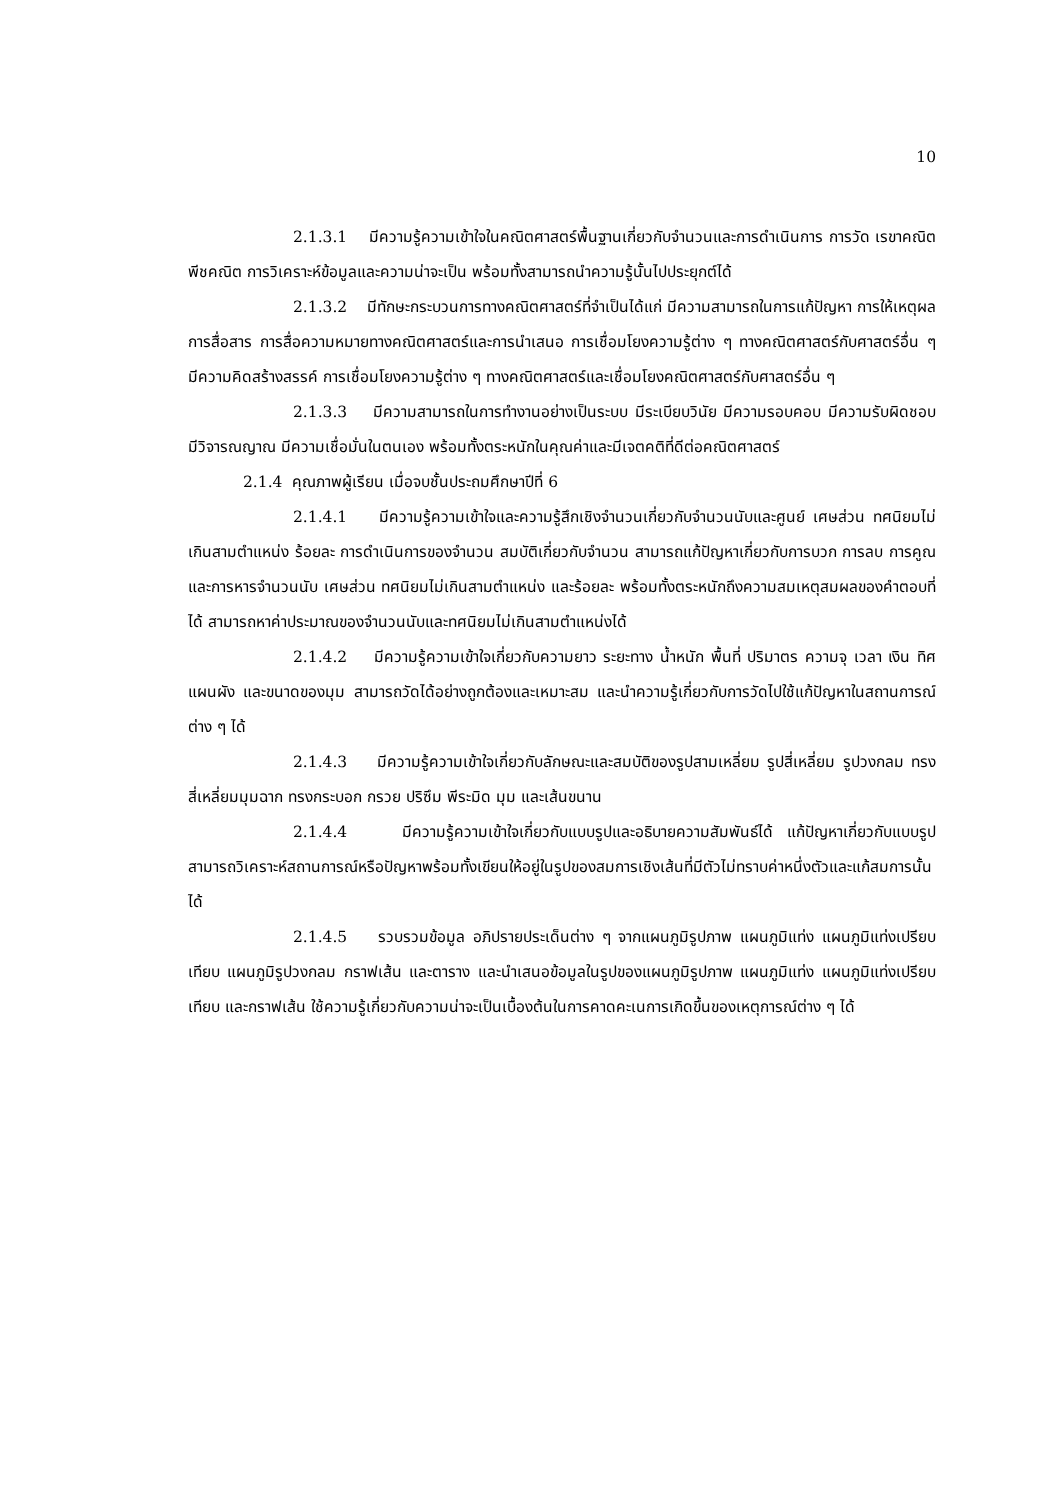10
2.1.3.1 มีความรู้ความเข้าใจในคณิตศาสตร์พื้นฐานเกี่ยวกับจำนวนและการดำเนินการ การวัด เรขาคณิต พีชคณิต การวิเคราะห์ข้อมูลและความน่าจะเป็น พร้อมทั้งสามารถนำความรู้นั้นไปประยุกต์ได้
2.1.3.2 มีทักษะกระบวนการทางคณิตศาสตร์ที่จำเป็นได้แก่ มีความสามารถในการแก้ปัญหา การให้เหตุผล การสื่อสาร การสื่อความหมายทางคณิตศาสตร์และการนำเสนอ การเชื่อมโยงความรู้ต่าง ๆ ทางคณิตศาสตร์กับศาสตร์อื่น ๆ มีความคิดสร้างสรรค์ การเชื่อมโยงความรู้ต่าง ๆ ทางคณิตศาสตร์และเชื่อมโยงคณิตศาสตร์กับศาสตร์อื่น ๆ
2.1.3.3 มีความสามารถในการทำงานอย่างเป็นระบบ มีระเบียบวินัย มีความรอบคอบ มีความรับผิดชอบ มีวิจารณญาณ มีความเชื่อมั่นในตนเอง พร้อมทั้งตระหนักในคุณค่าและมีเจตคติที่ดีต่อคณิตศาสตร์
2.1.4 คุณภาพผู้เรียน เมื่อจบชั้นประถมศึกษาปีที่ 6
2.1.4.1 มีความรู้ความเข้าใจและความรู้สึกเชิงจำนวนเกี่ยวกับจำนวนนับและศูนย์ เศษส่วน ทศนิยมไม่เกินสามตำแหน่ง ร้อยละ การดำเนินการของจำนวน สมบัติเกี่ยวกับจำนวน สามารถแก้ปัญหาเกี่ยวกับการบวก การลบ การคูณ และการหารจำนวนนับ เศษส่วน ทศนิยมไม่เกินสามตำแหน่ง และร้อยละ พร้อมทั้งตระหนักถึงความสมเหตุสมผลของคำตอบที่ได้ สามารถหาค่าประมาณของจำนวนนับและทศนิยมไม่เกินสามตำแหน่งได้
2.1.4.2 มีความรู้ความเข้าใจเกี่ยวกับความยาว ระยะทาง น้ำหนัก พื้นที่ ปริมาตร ความจุ เวลา เงิน ทิศ แผนผัง และขนาดของมุม สามารถวัดได้อย่างถูกต้องและเหมาะสม และนำความรู้เกี่ยวกับการวัดไปใช้แก้ปัญหาในสถานการณ์ต่าง ๆ ได้
2.1.4.3 มีความรู้ความเข้าใจเกี่ยวกับลักษณะและสมบัติของรูปสามเหลี่ยม รูปสี่เหลี่ยม รูปวงกลม ทรงสี่เหลี่ยมมุมฉาก ทรงกระบอก กรวย ปริซึม พีระมิด มุม และเส้นขนาน
2.1.4.4 มีความรู้ความเข้าใจเกี่ยวกับแบบรูปและอธิบายความสัมพันธ์ได้ แก้ปัญหาเกี่ยวกับแบบรูป สามารถวิเคราะห์สถานการณ์หรือปัญหาพร้อมทั้งเขียนให้อยู่ในรูปของสมการเชิงเส้นที่มีตัวไม่ทราบค่าหนึ่งตัวและแก้สมการนั้นได้
2.1.4.5 รวบรวมข้อมูล อภิปรายประเด็นต่าง ๆ จากแผนภูมิรูปภาพ แผนภูมิแท่ง แผนภูมิแท่งเปรียบเทียบ แผนภูมิรูปวงกลม กราฟเส้น และตาราง และนำเสนอข้อมูลในรูปของแผนภูมิรูปภาพ แผนภูมิแท่ง แผนภูมิแท่งเปรียบเทียบ และกราฟเส้น ใช้ความรู้เกี่ยวกับความน่าจะเป็นเบื้องต้นในการคาดคะเนการเกิดขึ้นของเหตุการณ์ต่าง ๆ ได้